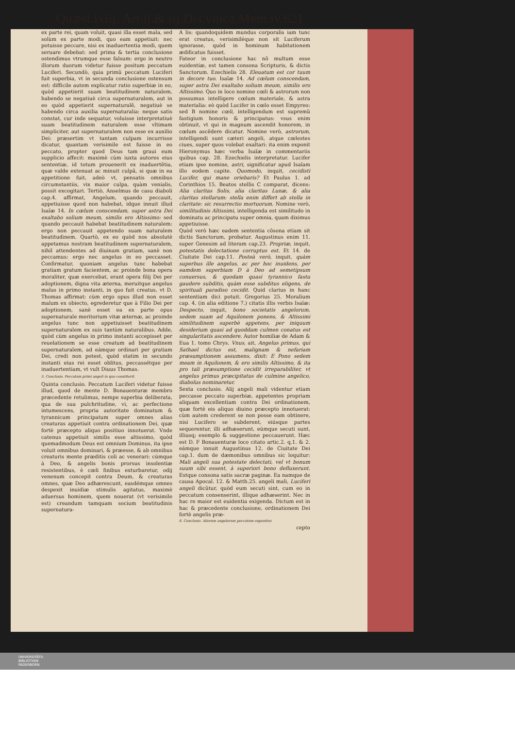Quæst.lxiij. Art.ij.& iij.Dis.vnica.Mem.iv.621
ex parte rei, quam voluit, quasi illa esset mala, sed solùm ex parte modi, quo eam appetiuit: nec potuisse peccare, nisi ex inaduertentia modi, quem seruare debebat: sed prima & tertia conclusione ostendimus vtrumque esse falsum: ergo in neutro illorum duorum videtur fuisse positum peccatum Luciferi. Secundò, quia primũ peccatum Luciferi fuit superbia, vt in secunda conclusione ostensum est: difficile autem explicatur ratio superbiæ in eo, quòd appetierit suam beatitudinem naturalem, habendo se negatiuè circa supernaturalem, aut in eo quòd appetierit supernaturalẽ, negatiuè se habendo circa auxilia supernaturalia: neque satis constat, cur inde sequatur, voluisse interpretatiuè suam beatitudinem naturalem esse vltimam simpliciter, aut supernaturalem non esse ex auxilio Dei: præsertim vt tantam culpam incurrisse dicatur, quantam verisimile est fuisse in eo peccato, propter quod Deus tam graui eum supplicio affecit: maximè cùm iuxta autores eius sententiæ, id totum prouenerit ex inaduertẽtia, quæ valde extenuat ac minuit culpã, si quæ in ea appetitione fuit, adeò vt, pensatis omnibus circumstantiis, vix maior culpa, quàm venialis, possit excogitari. Tertiò, Anselmus de casu diaboli cap.4. affirmat, Angelum, quando peccauit, appetiuisse quod non habebat, idque innuit illud Isaïæ 14. In cœlum conscendam, super astra Dei exaltabo solium meum, similis ero Altissimo: sed quando peccauit habebat beatitudinem naturalem: ergo non peccauit appetendo suam naturalem beatitudinem. Quartò, ex eo quòd nos absolutè appetamus nostram beatitudinem supernaturalem, nihil attendentes ad diuinam gratiam, sanè non peccamus: ergo nec angelus in eo peccasset. Confirmatur, quoniam angelus tunc habebat gratiam gratum facientem, ac proinde bona opera moraliter, quæ exercebat, erant opera filij Dei per adoptionem, digna vita æterna, meruitque angelus malus in primo instanti, in quo fuit creatus, vt D. Thomas affirmat: cùm ergo opus illud non esset malum ex obiecto, egrederetur que à Filio Dei per adoptionem, sanè esset ea ex parte opus supernaturale meritorium vitæ æternæ, ac proinde angelus tunc non appetiuisset beatitudinem supernaturalem ex suis tantùm naturalibus. Adde, quòd cùm angelus in primo instanti accepisset per reuelationem se esse creatum ad beatitudinem supernaturalem, ad eámque ordinari per gratiam Dei, credi non potest, quòd statim in secundo instanti eius rei esset oblitus, peccassétque per inaduertentiam, vt vult Diuus Thomas.
5. Conclusio. Peccatum primi angeli in quo constiterit.
Quinta conclusio. Peccatum Luciferi videtur fuisse illud, quod de mente D. Bonauenturæ membro præcedente retulimus, nempe superbia deliberata, qua de sua pulchritudine, vi, ac perfectione intumescens, propria autoritate dominatum & tyrannicum principatum super omnes alias creaturas appetiuit contra ordinationem Dei, quæ fortè præcepto aliquo positiuo innotuerat. Vnde catenus appetiuit similis esse altissimo, quòd quemadmodum Deus est omnium Dominus, ita ipse voluit omnibus dominari, & præesse, & ab omnibus creaturis mente præditis coli ac venerari: cúmque à Deo, & angelis bonis prorsus insolentiæ resistentibus, è cœli finibus exturbaretur, odij venenum concepit contra Deum, & creaturas omnes, quæ Deo adhærescunt, easdémque omnes despexit inuidiæ stimulis agitatus, maximè aduersus hominem, quem nouerat (vt verisimile est) creandum tamquam socium beatitudinis supernatura-
A lis: quandoquidem mundus corporalis iam tunc erat creatus, verisimiléque non sit Luciferum ignorasse, quòd in hominum habitationem ædificatus fuisset.
Fateor in conclusione hac nõ multum esse euidentiæ, est tamen consona Scripturis, & dictis Sanctorum. Ezechielis 28. Eleuatum est cor tuum in decore tuo. Isaïæ 14. Ad cœlum conscendam, super astra Dei exaltabo solium meum, similis ero Altissimo. Quo in loco nomine cœli & astrorum non possumus intelligere cœlum materiale, & astra materialia: eò quòd Lucifer in cœlo esset Empyreo: sed B nomine cœli, intelligendum est supremũ fastigium honoris & principatus: vsus enim obtinuit, vt qui in magnum ascendit honorem, in cœlum ascẽdere dicatur. Nomine verò, astrorum, intelligendi sunt cæteri angeli, atque cœlestes ciues, super quos volebat exaltari: ita enim exponit Hieronymus hæc verba Isaïæ in commentariis quibus cap. 28. Ezechielis interpretatur. Lucifer etiam ipse nomine, astri, significatur apud Isaïam illo eodem capite. Quomodo, inquit, cecidisti Lucifer, qui mane oriebaris? Et Paulus 1. ad Corinthios 15. Beatos stellis C comparat, dicens: Alia claritas Solis, alia claritas Lunæ, & alia claritas stellarum: stella enim differt ab stella in claritate: sic resurrectio mortuorum. Nomine verò, similitudinis Altissimi, intelligenda est similitudo in dominatu ac principatu super omnia, quam diximus appetiuisse.
Quòd verò hæc eadem sententia cõsona etiam sit dictis Sanctorum, probatur. Augustinus enim 11. super Genesim ad literam cap.23. Propriæ, inquit, potestatis delectatione corruptus est. Et 14. de Ciuitate Dei cap.11. Posteà verò, inquit, quàm superbus ille angelus, ac per hoc inuidens, per eamdem superbiam D à Deo ad semetipsum conuersus, & quodam quasi tyrannico fastu gaudere subditis, quàm esse subditus eligens, de spirituali paradiso cecidit. Quid clarius in hanc sententiam dici potuit. Gregorius 25. Moralium cap. 4. (in alia editione 7.) citatis illis verbis Isaïæ: Despecto, inquit, bono societatis angelorum, sedem suam ad Aquilonem ponens, & Altissimi similitudinem superbè appetens, per iniquum desiderium quasi ad quoddam culmen conatus est singularitatis ascendere. Autor homiliæ de Adam & Eua 1. tomo Chrys. Vnus, ait, Angelus primus, qui Sathael dictus est, malignam & nefariam præsumptionem assumens, dixit: E Pono sedem meam in Aquilonem, & ero similis Altissimo, & ita pro tali præsumptione cecidit irreparabiliter, vt angelus primus præcipitatus de culmine angelico, diabolus nominaretur.
Sexta conclusio. Alij angeli mali videntur etiam peccasse peccato superbiæ, appetentes propriam aliquam excellentiam contra Dei ordinationem, quæ fortè eis aliquo diuino præcepto innotuerat: cùm autem crederent se non posse eam obtinere, nisi Lucifero se subderent, eiúsque partes sequerentur, illi adhæserunt, eúmque secuti sunt, illiusq; exemplo & suggestione peccauerunt. Hæc est D. F Bonauenturæ loco citato artic.2. q.1. & 2. eámque innuit Augustinus 12. de Ciuitate Dei cap.1. dum de dæmonibus omnibus sic loquitur: Mali angeli sua potestate delectati, vel vt bonum suum sibi essent, à superiori bono defluxerunt. Estque consona satis sacræ paginæ. Ea namque de causa Apocal. 12. & Matth.25. angeli mali, Luciferi angeli dicũtur, quòd eum secuti sint, cum eo in peccatum consenserint, illique adhæserint. Nec in hac re maior est euidentia exigenda. Dictum est in hac & præcedente conclusione, ordinationem Dei fortè angelis præ-
6. Conclusio. Aliorum angelorum peccatum exponitur.
cepto
UNIVERSITÄTS-
BIBLIOTHEK
PADERBORN